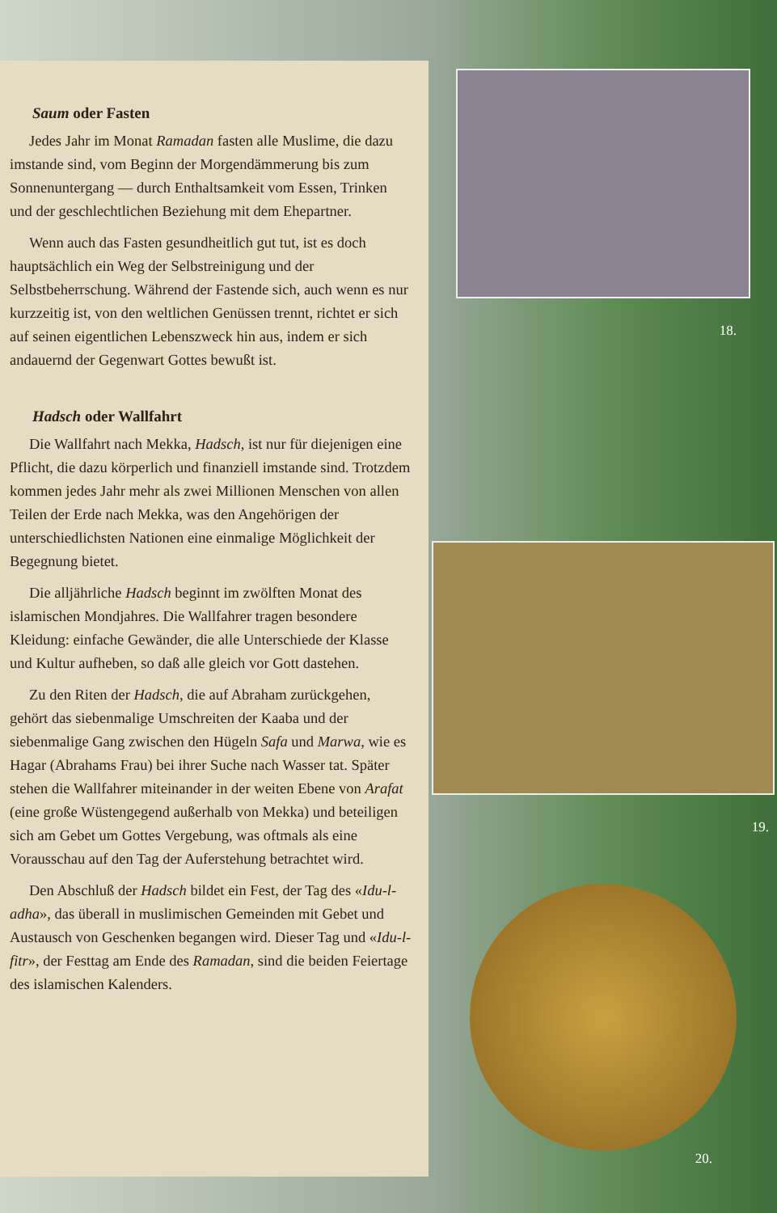Saum oder Fasten
Jedes Jahr im Monat Ramadan fasten alle Muslime, die dazu imstande sind, vom Beginn der Morgendämmerung bis zum Sonnenuntergang — durch Enthaltsamkeit vom Essen, Trinken und der geschlechtlichen Beziehung mit dem Ehepartner.
Wenn auch das Fasten gesundheitlich gut tut, ist es doch hauptsächlich ein Weg der Selbstreinigung und der Selbstbeherrschung. Während der Fastende sich, auch wenn es nur kurzzeitig ist, von den weltlichen Genüssen trennt, richtet er sich auf seinen eigentlichen Lebenszweck hin aus, indem er sich andauernd der Gegenwart Gottes bewußt ist.
Hadsch oder Wallfahrt
Die Wallfahrt nach Mekka, Hadsch, ist nur für diejenigen eine Pflicht, die dazu körperlich und finanziell imstande sind. Trotzdem kommen jedes Jahr mehr als zwei Millionen Menschen von allen Teilen der Erde nach Mekka, was den Angehörigen der unterschiedlichsten Nationen eine einmalige Möglichkeit der Begegnung bietet.
Die alljährliche Hadsch beginnt im zwölften Monat des islamischen Mondjahres. Die Wallfahrer tragen besondere Kleidung: einfache Gewänder, die alle Unterschiede der Klasse und Kultur aufheben, so daß alle gleich vor Gott dastehen.
Zu den Riten der Hadsch, die auf Abraham zurückgehen, gehört das siebenmalige Umschreiten der Kaaba und der siebenmalige Gang zwischen den Hügeln Safa und Marwa, wie es Hagar (Abrahams Frau) bei ihrer Suche nach Wasser tat. Später stehen die Wallfahrer miteinander in der weiten Ebene von Arafat (eine große Wüstengegend außerhalb von Mekka) und beteiligen sich am Gebet um Gottes Vergebung, was oftmals als eine Vorausschau auf den Tag der Auferstehung betrachtet wird.
Den Abschluß der Hadsch bildet ein Fest, der Tag des «Idu-l-adha», das überall in muslimischen Gemeinden mit Gebet und Austausch von Geschenken begangen wird. Dieser Tag und «Idu-l-fitr», der Festtag am Ende des Ramadan, sind die beiden Feiertage des islamischen Kalenders.
18.
19.
20.